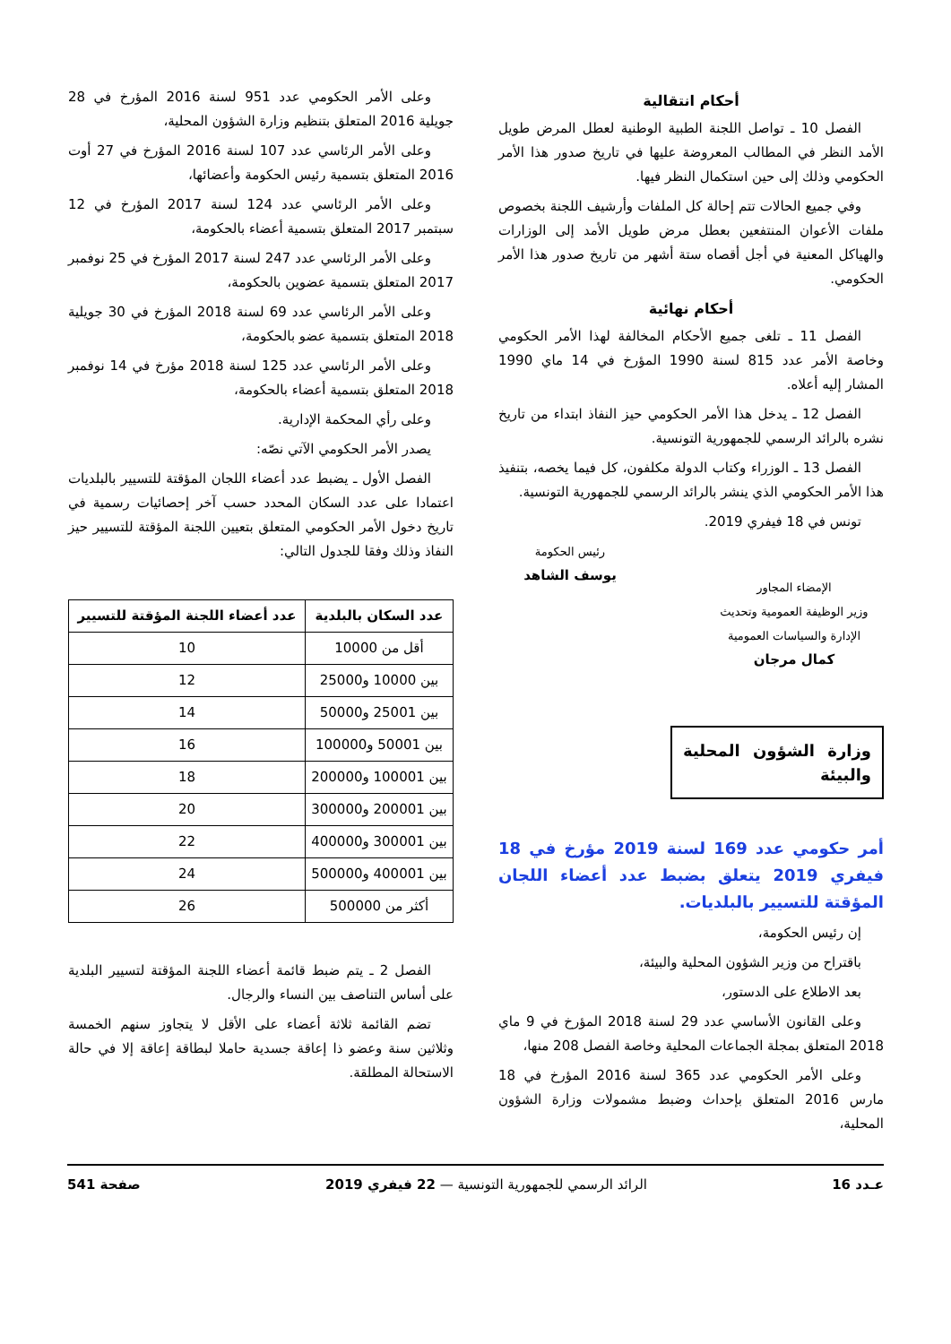أحكام انتقالية
الفصل 10 ـ تواصل اللجنة الطبية الوطنية لعطل المرض طويل الأمد النظر في المطالب المعروضة عليها في تاريخ صدور هذا الأمر الحكومي وذلك إلى حين استكمال النظر فيها.
وفي جميع الحالات تتم إحالة كل الملفات وأرشيف اللجنة بخصوص ملفات الأعوان المنتفعين بعطل مرض طويل الأمد إلى الوزارات والهياكل المعنية في أجل أقصاه ستة أشهر من تاريخ صدور هذا الأمر الحكومي.
أحكام نهائية
الفصل 11 ـ تلغى جميع الأحكام المخالفة لهذا الأمر الحكومي وخاصة الأمر عدد 815 لسنة 1990 المؤرخ في 14 ماي 1990 المشار إليه أعلاه.
الفصل 12 ـ يدخل هذا الأمر الحكومي حيز النفاذ ابتداء من تاريخ نشره بالرائد الرسمي للجمهورية التونسية.
الفصل 13 ـ الوزراء وكتاب الدولة مكلفون، كل فيما يخصه، بتنفيذ هذا الأمر الحكومي الذي ينشر بالرائد الرسمي للجمهورية التونسية.
تونس في 18 فيفري 2019.
الإمضاء المجاور
وزير الوظيفة العمومية وتحديث الإدارة والسياسات العمومية
كمال مرجان
رئيس الحكومة
يوسف الشاهد
وزارة الشؤون المحلية والبيئة
أمر حكومي عدد 169 لسنة 2019 مؤرخ في 18 فيفري 2019 يتعلق بضبط عدد أعضاء اللجان المؤقتة للتسيير بالبلديات.
إن رئيس الحكومة،
باقتراح من وزير الشؤون المحلية والبيئة،
بعد الاطلاع على الدستور،
وعلى القانون الأساسي عدد 29 لسنة 2018 المؤرخ في 9 ماي 2018 المتعلق بمجلة الجماعات المحلية وخاصة الفصل 208 منها،
وعلى الأمر الحكومي عدد 365 لسنة 2016 المؤرخ في 18 مارس 2016 المتعلق بإحداث وضبط مشمولات وزارة الشؤون المحلية،
وعلى الأمر الحكومي عدد 951 لسنة 2016 المؤرخ في 28 جويلية 2016 المتعلق بتنظيم وزارة الشؤون المحلية،
وعلى الأمر الرئاسي عدد 107 لسنة 2016 المؤرخ في 27 أوت 2016 المتعلق بتسمية رئيس الحكومة وأعضائها،
وعلى الأمر الرئاسي عدد 124 لسنة 2017 المؤرخ في 12 سبتمبر 2017 المتعلق بتسمية أعضاء بالحكومة،
وعلى الأمر الرئاسي عدد 247 لسنة 2017 المؤرخ في 25 نوفمبر 2017 المتعلق بتسمية عضوين بالحكومة،
وعلى الأمر الرئاسي عدد 69 لسنة 2018 المؤرخ في 30 جويلية 2018 المتعلق بتسمية عضو بالحكومة،
وعلى الأمر الرئاسي عدد 125 لسنة 2018 مؤرخ في 14 نوفمبر 2018 المتعلق بتسمية أعضاء بالحكومة،
وعلى رأي المحكمة الإدارية.
يصدر الأمر الحكومي الآتي نصّه:
الفصل الأول ـ يضبط عدد أعضاء اللجان المؤقتة للتسيير بالبلديات اعتمادا على عدد السكان المحدد حسب آخر إحصائيات رسمية في تاريخ دخول الأمر الحكومي المتعلق بتعيين اللجنة المؤقتة للتسيير حيز النفاذ وذلك وفقا للجدول التالي:
| عدد السكان بالبلدية | عدد أعضاء اللجنة المؤقتة للتسيير |
| --- | --- |
| أقل من 10000 | 10 |
| بين 10000 و25000 | 12 |
| بين 25001 و50000 | 14 |
| بين 50001 و100000 | 16 |
| بين 100001 و200000 | 18 |
| بين 200001 و300000 | 20 |
| بين 300001 و400000 | 22 |
| بين 400001 و500000 | 24 |
| أكثر من 500000 | 26 |
الفصل 2 ـ يتم ضبط قائمة أعضاء اللجنة المؤقتة لتسيير البلدية على أساس التناصف بين النساء والرجال.
تضم القائمة ثلاثة أعضاء على الأقل لا يتجاوز سنهم الخمسة وثلاثين سنة وعضو ذا إعاقة جسدية حاملا لبطاقة إعاقة إلا في حالة الاستحالة المطلقة.
عـدد 16 الرائد الرسمي للجمهورية التونسية — 22 فيفري 2019 صفحة 541